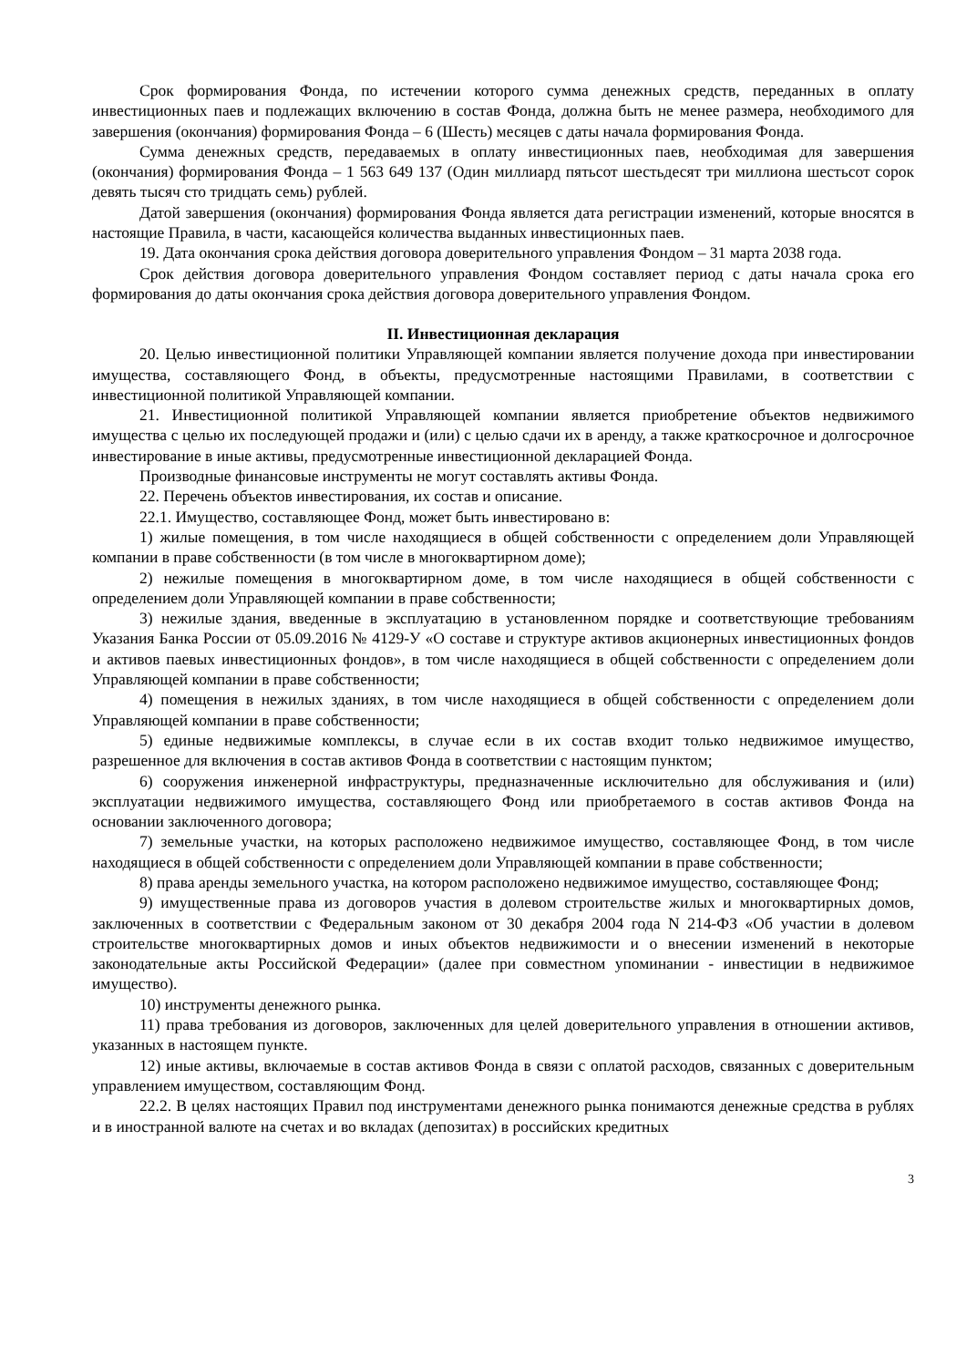Срок формирования Фонда, по истечении которого сумма денежных средств, переданных в оплату инвестиционных паев и подлежащих включению в состав Фонда, должна быть не менее размера, необходимого для завершения (окончания) формирования Фонда – 6 (Шесть) месяцев с даты начала формирования Фонда.
Сумма денежных средств, передаваемых в оплату инвестиционных паев, необходимая для завершения (окончания) формирования Фонда – 1 563 649 137 (Один миллиард пятьсот шестьдесят три миллиона шестьсот сорок девять тысяч сто тридцать семь) рублей.
Датой завершения (окончания) формирования Фонда является дата регистрации изменений, которые вносятся в настоящие Правила, в части, касающейся количества выданных инвестиционных паев.
19. Дата окончания срока действия договора доверительного управления Фондом – 31 марта 2038 года.
Срок действия договора доверительного управления Фондом составляет период с даты начала срока его формирования до даты окончания срока действия договора доверительного управления Фондом.
II. Инвестиционная декларация
20. Целью инвестиционной политики Управляющей компании является получение дохода при инвестировании имущества, составляющего Фонд, в объекты, предусмотренные настоящими Правилами, в соответствии с инвестиционной политикой Управляющей компании.
21. Инвестиционной политикой Управляющей компании является приобретение объектов недвижимого имущества с целью их последующей продажи и (или) с целью сдачи их в аренду, а также краткосрочное и долгосрочное инвестирование в иные активы, предусмотренные инвестиционной декларацией Фонда.
Производные финансовые инструменты не могут составлять активы Фонда.
22. Перечень объектов инвестирования, их состав и описание.
22.1. Имущество, составляющее Фонд, может быть инвестировано в:
1) жилые помещения, в том числе находящиеся в общей собственности с определением доли Управляющей компании в праве собственности (в том числе в многоквартирном доме);
2) нежилые помещения в многоквартирном доме, в том числе находящиеся в общей собственности с определением доли Управляющей компании в праве собственности;
3) нежилые здания, введенные в эксплуатацию в установленном порядке и соответствующие требованиям Указания Банка России от 05.09.2016 № 4129-У «О составе и структуре активов акционерных инвестиционных фондов и активов паевых инвестиционных фондов», в том числе находящиеся в общей собственности с определением доли Управляющей компании в праве собственности;
4) помещения в нежилых зданиях, в том числе находящиеся в общей собственности с определением доли Управляющей компании в праве собственности;
5) единые недвижимые комплексы, в случае если в их состав входит только недвижимое имущество, разрешенное для включения в состав активов Фонда в соответствии с настоящим пунктом;
6) сооружения инженерной инфраструктуры, предназначенные исключительно для обслуживания и (или) эксплуатации недвижимого имущества, составляющего Фонд или приобретаемого в состав активов Фонда на основании заключенного договора;
7) земельные участки, на которых расположено недвижимое имущество, составляющее Фонд, в том числе находящиеся в общей собственности с определением доли Управляющей компании в праве собственности;
8) права аренды земельного участка, на котором расположено недвижимое имущество, составляющее Фонд;
9) имущественные права из договоров участия в долевом строительстве жилых и многоквартирных домов, заключенных в соответствии с Федеральным законом от 30 декабря 2004 года N 214-ФЗ «Об участии в долевом строительстве многоквартирных домов и иных объектов недвижимости и о внесении изменений в некоторые законодательные акты Российской Федерации» (далее при совместном упоминании - инвестиции в недвижимое имущество).
10) инструменты денежного рынка.
11) права требования из договоров, заключенных для целей доверительного управления в отношении активов, указанных в настоящем пункте.
12) иные активы, включаемые в состав активов Фонда в связи с оплатой расходов, связанных с доверительным управлением имуществом, составляющим Фонд.
22.2. В целях настоящих Правил под инструментами денежного рынка понимаются денежные средства в рублях и в иностранной валюте на счетах и во вкладах (депозитах) в российских кредитных
3